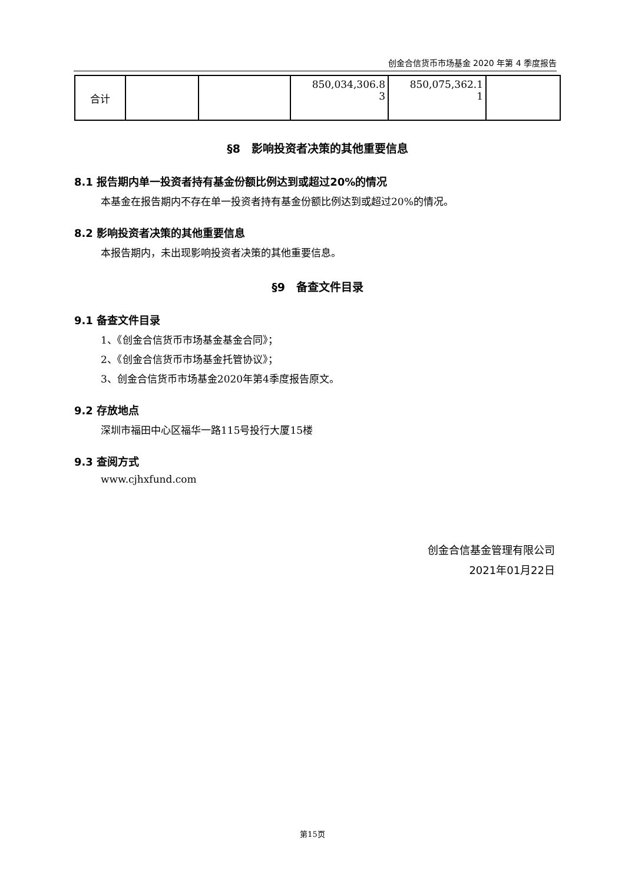创金合信货币市场基金 2020 年第 4 季度报告
| 合计 | | | 850,034,306.8 3 | 850,075,362.1 1 | |
§8　影响投资者决策的其他重要信息
8.1 报告期内单一投资者持有基金份额比例达到或超过20%的情况
本基金在报告期内不存在单一投资者持有基金份额比例达到或超过20%的情况。
8.2 影响投资者决策的其他重要信息
本报告期内，未出现影响投资者决策的其他重要信息。
§9　备查文件目录
9.1 备查文件目录
1、《创金合信货币市场基金基金合同》；
2、《创金合信货币市场基金托管协议》；
3、创金合信货币市场基金2020年第4季度报告原文。
9.2 存放地点
深圳市福田中心区福华一路115号投行大厦15楼
9.3 查阅方式
www.cjhxfund.com
创金合信基金管理有限公司
2021年01月22日
第15页